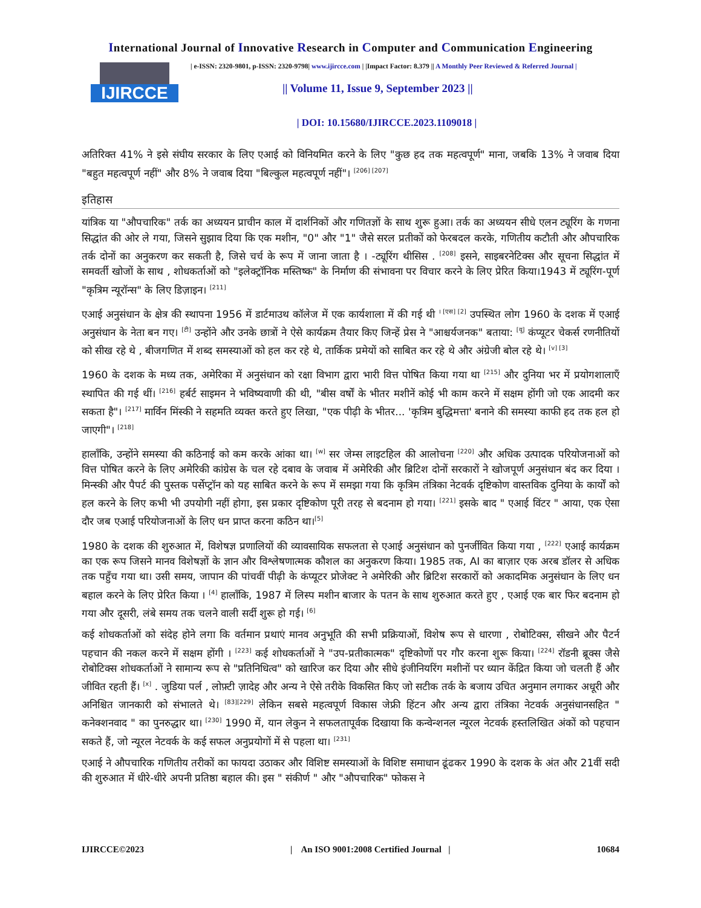International Journal of Innovative Research in Computer and Communication Engineering
IJIRCCE
| e-ISSN: 2320-9801, p-ISSN: 2320-9798| www.ijircce.com | |Impact Factor: 8.379 || A Monthly Peer Reviewed & Referred Journal |
|| Volume 11, Issue 9, September 2023 ||
| DOI: 10.15680/IJIRCCE.2023.1109018 |
अतिरिक्त 41% ने इसे संघीय सरकार के लिए एआई को विनियमित करने के लिए "कुछ हद तक महत्वपूर्ण" माना, जबकि 13% ने जवाब दिया "बहुत महत्वपूर्ण नहीं" और 8% ने जवाब दिया "बिल्कुल महत्वपूर्ण नहीं"। <sup>[206] [207]</sup>
इतिहास
यांत्रिक या "औपचारिक" तर्क का अध्ययन प्राचीन काल में दार्शनिकों और गणितज्ञों के साथ शुरू हुआ। तर्क का अध्ययन सीधे एलन ट्यूरिंग के गणना सिद्धांत की ओर ले गया, जिसने सुझाव दिया कि एक मशीन, "0" और "1" जैसे सरल प्रतीकों को फेरबदल करके, गणितीय कटौती और औपचारिक तर्क दोनों का अनुकरण कर सकती है, जिसे चर्च के रूप में जाना जाता है । -ट्यूरिंग थीसिस . <sup>[208]</sup> इसने, साइबरनेटिक्स और सूचना सिद्धांत में समवर्ती खोजों के साथ , शोधकर्ताओं को "इलेक्ट्रॉनिक मस्तिष्क" के निर्माण की संभावना पर विचार करने के लिए प्रेरित किया।1943 में ट्यूरिंग-पूर्ण "कृत्रिम न्यूरॉन्स" के लिए डिज़ाइन। <sup>[211]</sup>
एआई अनुसंधान के क्षेत्र की स्थापना 1956 में डार्टमाउथ कॉलेज में एक कार्यशाला में की गई थी <sup>। [एस] [2]</sup> उपस्थित लोग 1960 के दशक में एआई अनुसंधान के नेता बन गए। <sup>[टी]</sup> उन्होंने और उनके छात्रों ने ऐसे कार्यक्रम तैयार किए जिन्हें प्रेस ने "आश्चर्यजनक" बताया: <sup>[यू]</sup> कंप्यूटर चेकर्स रणनीतियों को सीख रहे थे , बीजगणित में शब्द समस्याओं को हल कर रहे थे, तार्किक प्रमेयों को साबित कर रहे थे और अंग्रेजी बोल रहे थे। <sup>[v] [3]</sup>
1960 के दशक के मध्य तक, अमेरिका में अनुसंधान को रक्षा विभाग द्वारा भारी वित्त पोषित किया गया था <sup>[215]</sup> और दुनिया भर में प्रयोगशालाएँ स्थापित की गई थीं। <sup>[216]</sup> हर्बर्ट साइमन ने भविष्यवाणी की थी, "बीस वर्षों के भीतर मशीनें कोई भी काम करने में सक्षम होंगी जो एक आदमी कर सकता है"। <sup>[217]</sup> मार्विन मिंस्की ने सहमति व्यक्त करते हुए लिखा, "एक पीढ़ी के भीतर... 'कृत्रिम बुद्धिमत्ता' बनाने की समस्या काफी हद तक हल हो जाएगी"। <sup>[218]</sup>
हालाँकि, उन्होंने समस्या की कठिनाई को कम करके आंका था। <sup>[w]</sup> सर जेम्स लाइटहिल की आलोचना <sup>[220]</sup> और अधिक उत्पादक परियोजनाओं को वित्त पोषित करने के लिए अमेरिकी कांग्रेस के चल रहे दबाव के जवाब में अमेरिकी और ब्रिटिश दोनों सरकारों ने खोजपूर्ण अनुसंधान बंद कर दिया । मिन्स्की और पैपर्ट की पुस्तक पर्सेप्ट्रॉन को यह साबित करने के रूप में समझा गया कि कृत्रिम तंत्रिका नेटवर्क दृष्टिकोण वास्तविक दुनिया के कार्यों को हल करने के लिए कभी भी उपयोगी नहीं होगा, इस प्रकार दृष्टिकोण पूरी तरह से बदनाम हो गया। <sup>[221]</sup> इसके बाद " एआई विंटर " आया, एक ऐसा दौर जब एआई परियोजनाओं के लिए धन प्राप्त करना कठिन था।<sup>[5]</sup>
1980 के दशक की शुरुआत में, विशेषज्ञ प्रणालियों की व्यावसायिक सफलता से एआई अनुसंधान को पुनर्जीवित किया गया , <sup>[222]</sup> एआई कार्यक्रम का एक रूप जिसने मानव विशेषज्ञों के ज्ञान और विश्लेषणात्मक कौशल का अनुकरण किया। 1985 तक, AI का बाज़ार एक अरब डॉलर से अधिक तक पहुँच गया था। उसी समय, जापान की पांचवीं पीढ़ी के कंप्यूटर प्रोजेक्ट ने अमेरिकी और ब्रिटिश सरकारों को अकादमिक अनुसंधान के लिए धन बहाल करने के लिए प्रेरित किया । <sup>[4]</sup> हालाँकि, 1987 में लिस्प मशीन बाजार के पतन के साथ शुरुआत करते हुए , एआई एक बार फिर बदनाम हो गया और दूसरी, लंबे समय तक चलने वाली सर्दी शुरू हो गई। <sup>[6]</sup>
कई शोधकर्ताओं को संदेह होने लगा कि वर्तमान प्रथाएं मानव अनुभूति की सभी प्रक्रियाओं, विशेष रूप से धारणा , रोबोटिक्स, सीखने और पैटर्न पहचान की नकल करने में सक्षम होंगी । <sup>[223]</sup> कई शोधकर्ताओं ने "उप-प्रतीकात्मक" दृष्टिकोणों पर गौर करना शुरू किया। <sup>[224]</sup> रॉडनी ब्रूक्स जैसे रोबोटिक्स शोधकर्ताओं ने सामान्य रूप से "प्रतिनिधित्व" को खारिज कर दिया और सीधे इंजीनियरिंग मशीनों पर ध्यान केंद्रित किया जो चलती हैं और जीवित रहती हैं। <sup>[x]</sup> . जुडिया पर्ल , लोफ़्टी ज़ादेह और अन्य ने ऐसे तरीके विकसित किए जो सटीक तर्क के बजाय उचित अनुमान लगाकर अधूरी और अनिश्चित जानकारी को संभालते थे। <sup>[83][229]</sup> लेकिन सबसे महत्वपूर्ण विकास जेफ्री हिंटन और अन्य द्वारा तंत्रिका नेटवर्क अनुसंधानसहित " कनेक्शनवाद " का पुनरुद्धार था। <sup>[230]</sup> 1990 में, यान लेकुन ने सफलतापूर्वक दिखाया कि कन्वेन्शनल न्यूरल नेटवर्क हस्तलिखित अंकों को पहचान सकते हैं, जो न्यूरल नेटवर्क के कई सफल अनुप्रयोगों में से पहला था। <sup>[231]</sup>
एआई ने औपचारिक गणितीय तरीकों का फायदा उठाकर और विशिष्ट समस्याओं के विशिष्ट समाधान ढूंढकर 1990 के दशक के अंत और 21वीं सदी की शुरुआत में धीरे-धीरे अपनी प्रतिष्ठा बहाल की। इस " संकीर्ण " और "औपचारिक" फोकस ने
IJIRCCE©2023 | An ISO 9001:2008 Certified Journal | 10684